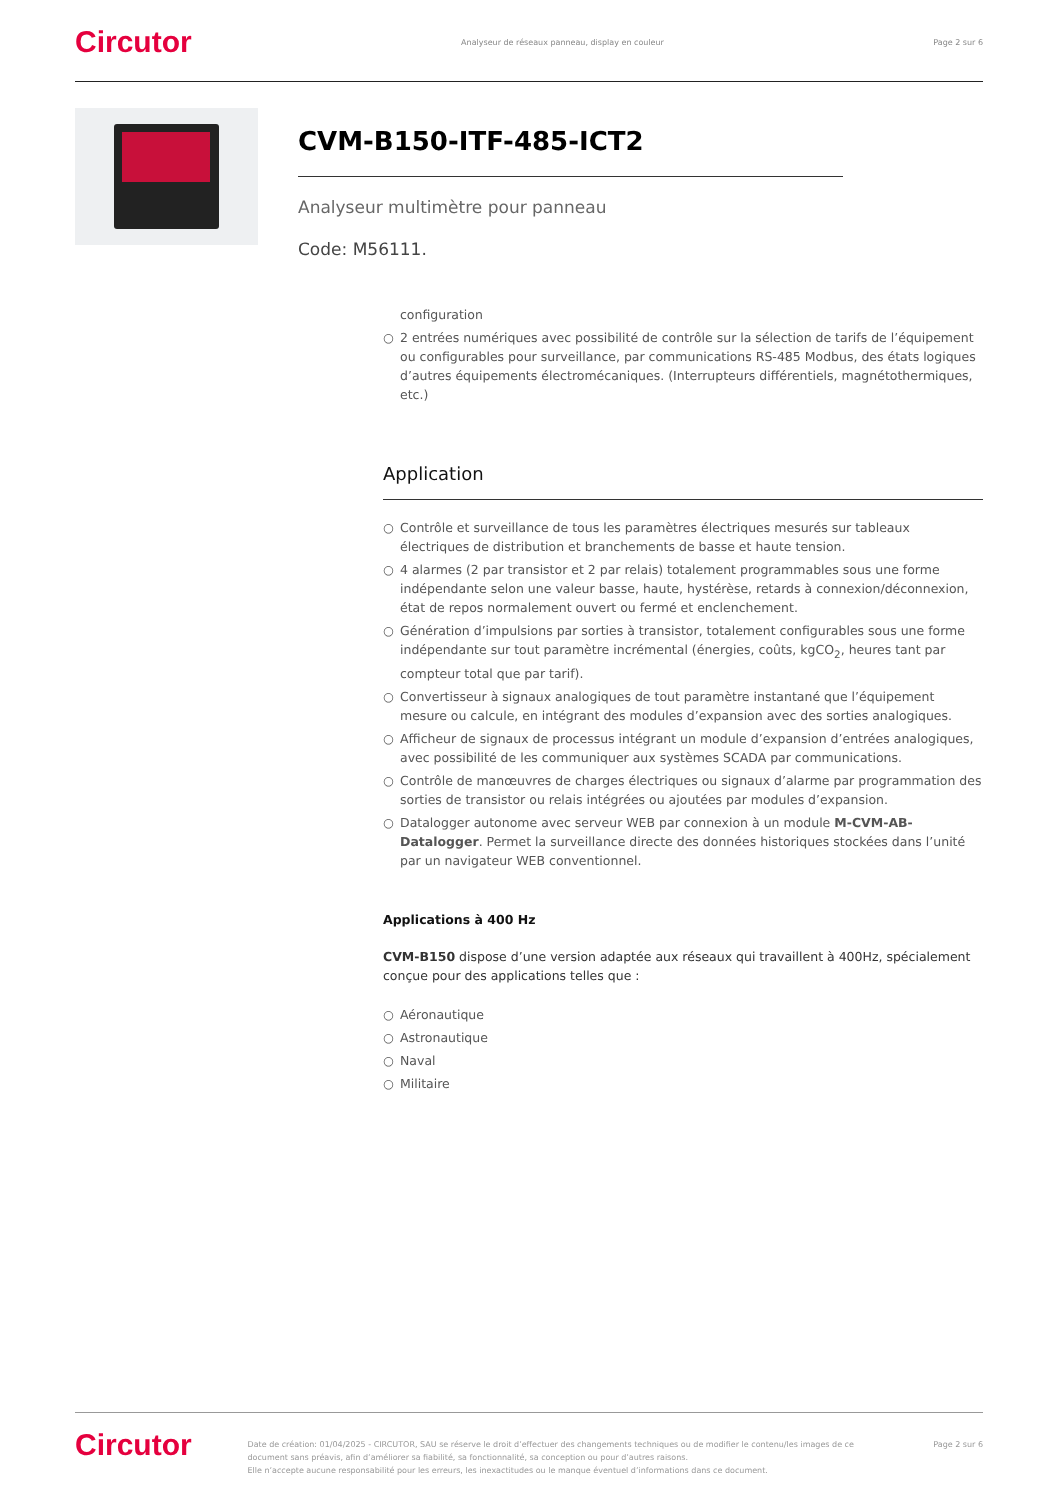Circutor Analyseur de réseaux panneau, display en couleur Page 2 sur 6
CVM-B150-ITF-485-ICT2
Analyseur multimètre pour panneau
Code: M56111.
configuration
○ 2 entrées numériques avec possibilité de contrôle sur la sélection de tarifs de l’équipement ou configurables pour surveillance, par communications RS-485 Modbus, des états logiques d’autres équipements électromécaniques. (Interrupteurs différentiels, magnétothermiques, etc.)
Application
○ Contrôle et surveillance de tous les paramètres électriques mesurés sur tableaux électriques de distribution et branchements de basse et haute tension.
○ 4 alarmes (2 par transistor et 2 par relais) totalement programmables sous une forme indépendante selon une valeur basse, haute, hystérèse, retards à connexion/déconnexion, état de repos normalement ouvert ou fermé et enclenchement.
○ Génération d’impulsions par sorties à transistor, totalement configurables sous une forme indépendante sur tout paramètre incrémental (énergies, coûts, kgCO<sub>2</sub>, heures tant par compteur total que par tarif).
○ Convertisseur à signaux analogiques de tout paramètre instantané que l’équipement mesure ou calcule, en intégrant des modules d’expansion avec des sorties analogiques.
○ Afficheur de signaux de processus intégrant un module d’expansion d’entrées analogiques, avec possibilité de les communiquer aux systèmes SCADA par communications.
○ Contrôle de manœuvres de charges électriques ou signaux d’alarme par programmation des sorties de transistor ou relais intégrées ou ajoutées par modules d’expansion.
○ Datalogger autonome avec serveur WEB par connexion à un module M-CVM-AB-Datalogger. Permet la surveillance directe des données historiques stockées dans l’unité par un navigateur WEB conventionnel.
Applications à 400 Hz
CVM-B150 dispose d’une version adaptée aux réseaux qui travaillent à 400Hz, spécialement conçue pour des applications telles que :
○ Aéronautique
○ Astronautique
○ Naval
○ Militaire
Circutor
Date de création: 01/04/2025 - CIRCUTOR, SAU se réserve le droit d’effectuer des changements techniques ou de modifier le contenu/les images de ce document sans préavis, afin d’améliorer sa fiabilité, sa fonctionnalité, sa conception ou pour d’autres raisons.
Elle n’accepte aucune responsabilité pour les erreurs, les inexactitudes ou le manque éventuel d’informations dans ce document.
Page 2 sur 6